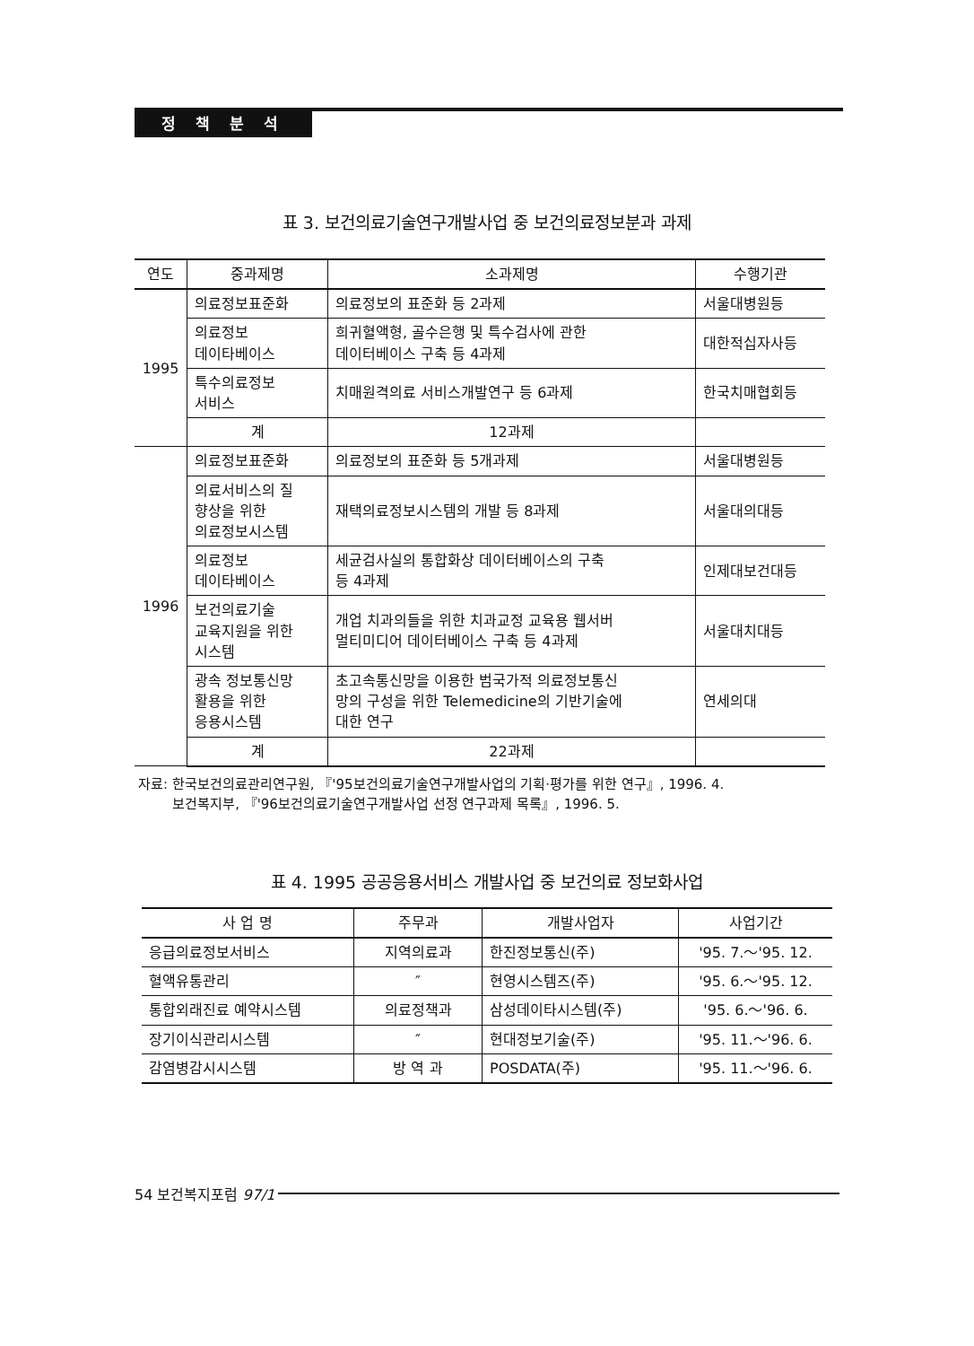정 책 분 석
표 3. 보건의료기술연구개발사업 중 보건의료정보분과 과제
| 연도 | 중과제명 | 소과제명 | 수행기관 |
| --- | --- | --- | --- |
| 1995 | 의료정보표준화 | 의료정보의 표준화 등 2과제 | 서울대병원등 |
| | 의료정보 데이타베이스 | 희귀혈액형, 골수은행 및 특수검사에 관한 데이터베이스 구축 등 4과제 | 대한적십자사등 |
| | 특수의료정보 서비스 | 치매원격의료 서비스개발연구 등 6과제 | 한국치매협회등 |
| | 계 | 12과제 | |
| 1996 | 의료정보표준화 | 의료정보의 표준화 등 5개과제 | 서울대병원등 |
| | 의료서비스의 질 향상을 위한 의료정보시스템 | 재택의료정보시스템의 개발 등 8과제 | 서울대의대등 |
| | 의료정보 데이타베이스 | 세균검사실의 통합화상 데이터베이스의 구축 등 4과제 | 인제대보건대등 |
| | 보건의료기술 교육지원을 위한 시스템 | 개업 치과의들을 위한 치과교정 교육용 웹서버 멀티미디어 데이터베이스 구축 등 4과제 | 서울대치대등 |
| | 광속 정보통신망 활용을 위한 응용시스템 | 초고속통신망을 이용한 범국가적 의료정보통신 망의 구성을 위한 Telemedicine의 기반기술에 대한 연구 | 연세의대 |
| | 계 | 22과제 | |
자료: 한국보건의료관리연구원, 『'95보건의료기술연구개발사업의 기획·평가를 위한 연구』, 1996. 4.
보건복지부, 『'96보건의료기술연구개발사업 선정 연구과제 목록』, 1996. 5.
표 4. 1995 공공응용서비스 개발사업 중 보건의료 정보화사업
| 사 업 명 | 주무과 | 개발사업자 | 사업기간 |
| --- | --- | --- | --- |
| 응급의료정보서비스 | 지역의료과 | 한진정보통신(주) | '95. 7.～'95. 12. |
| 혈액유통관리 | ″ | 현영시스템즈(주) | '95. 6.～'95. 12. |
| 통합외래진료 예약시스템 | 의료정책과 | 삼성데이타시스템(주) | '95. 6.～'96. 6. |
| 장기이식관리시스템 | ″ | 현대정보기술(주) | '95. 11.～'96. 6. |
| 감염병감시시스템 | 방 역 과 | POSDATA(주) | '95. 11.～'96. 6. |
54 보건복지포럼 97/1